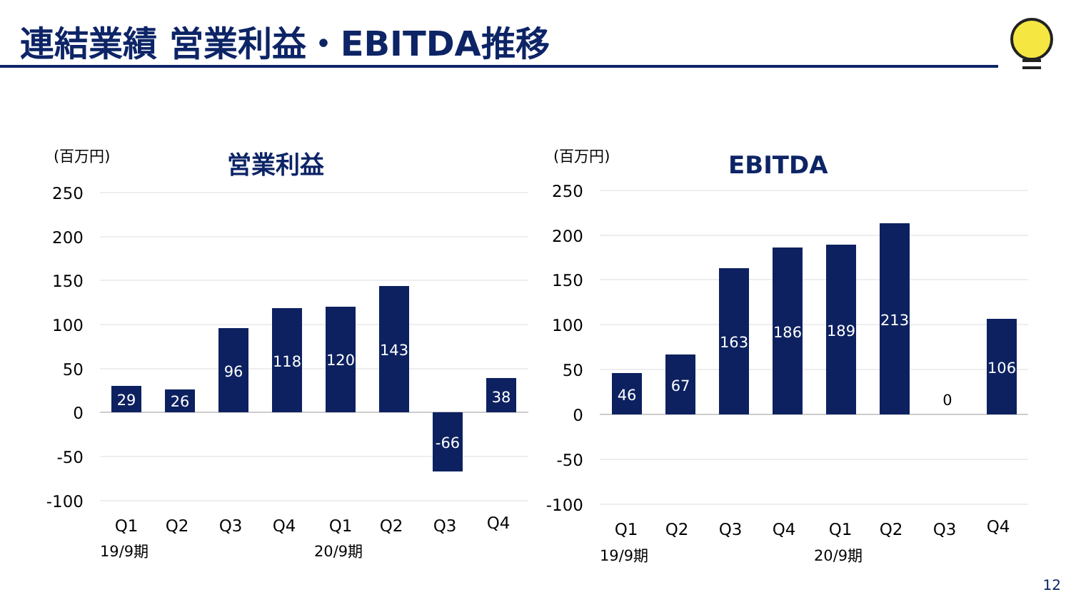連結業績 営業利益・EBITDA推移
(百万円)
営業利益
250
200
150
100
50
0
-50
-100
29
26
96
118
120
143
-66
38
Q1
Q2
Q3
Q4
Q1
Q2
Q3
Q4
19/9期
20/9期
(百万円)
EBITDA
250
200
150
100
50
0
-50
-100
46
67
163
186
189
213
106
0
Q1
Q2
Q3
Q4
Q1
Q2
Q3
Q4
19/9期
20/9期
12